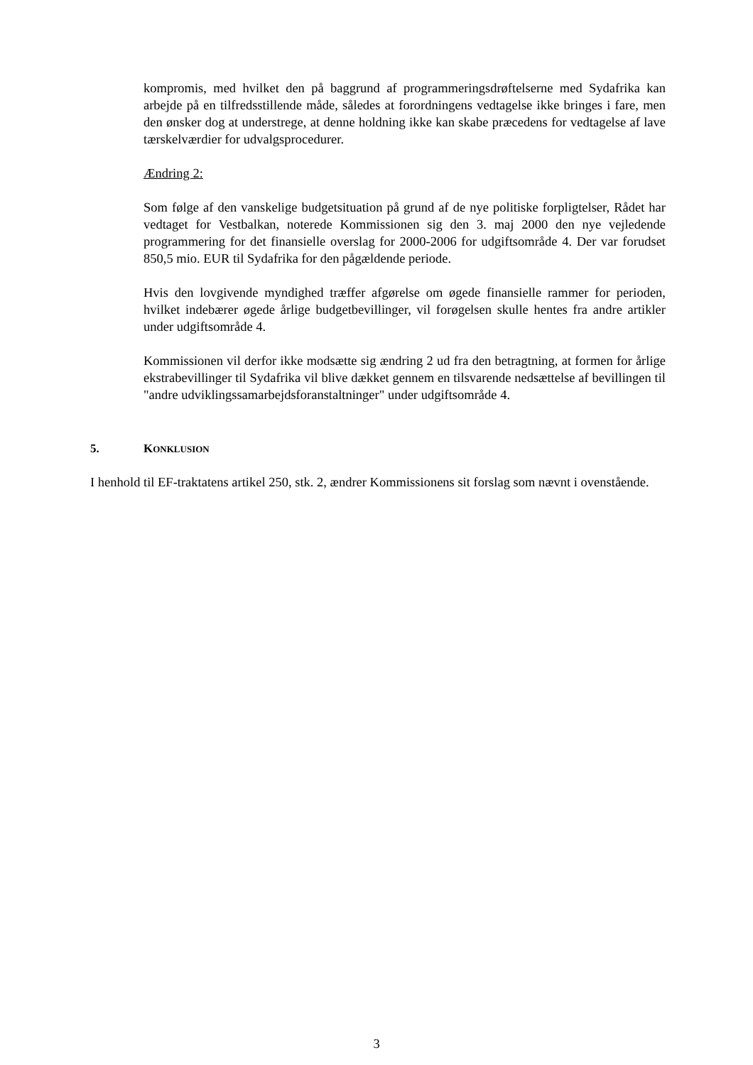kompromis, med hvilket den på baggrund af programmeringsdrøftelserne med Sydafrika kan arbejde på en tilfredsstillende måde, således at forordningens vedtagelse ikke bringes i fare, men den ønsker dog at understrege, at denne holdning ikke kan skabe præcedens for vedtagelse af lave tærskelværdier for udvalgsprocedurer.
Ændring 2:
Som følge af den vanskelige budgetsituation på grund af de nye politiske forpligtelser, Rådet har vedtaget for Vestbalkan, noterede Kommissionen sig den 3. maj 2000 den nye vejledende programmering for det finansielle overslag for 2000-2006 for udgiftsområde 4. Der var forudset 850,5 mio. EUR til Sydafrika for den pågældende periode.
Hvis den lovgivende myndighed træffer afgørelse om øgede finansielle rammer for perioden, hvilket indebærer øgede årlige budgetbevillinger, vil forøgelsen skulle hentes fra andre artikler under udgiftsområde 4.
Kommissionen vil derfor ikke modsætte sig ændring 2 ud fra den betragtning, at formen for årlige ekstrabevillinger til Sydafrika vil blive dækket gennem en tilsvarende nedsættelse af bevillingen til "andre udviklingssamarbejdsforanstaltninger" under udgiftsområde 4.
5. KONKLUSION
I henhold til EF-traktatens artikel 250, stk. 2, ændrer Kommissionens sit forslag som nævnt i ovenstående.
3